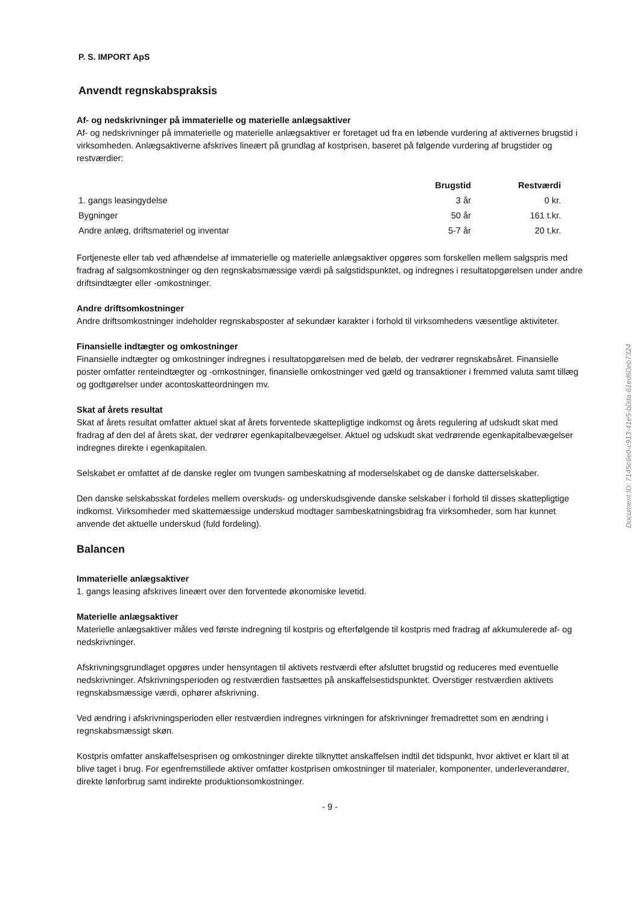P. S. IMPORT ApS
Anvendt regnskabspraksis
Af- og nedskrivninger på immaterielle og materielle anlægsaktiver
Af- og nedskrivninger på immaterielle og materielle anlægsaktiver er foretaget ud fra en løbende vurdering af aktivernes brugstid i virksomheden. Anlægsaktiverne afskrives lineært på grundlag af kostprisen, baseret på følgende vurdering af brugstider og restværdier:
| | Brugstid | Restværdi |
| --- | --- | --- |
| 1. gangs leasingydelse | 3 år | 0 kr. |
| Bygninger | 50 år | 161 t.kr. |
| Andre anlæg, driftsmateriel og inventar | 5-7 år | 20 t.kr. |
Fortjeneste eller tab ved afhændelse af immaterielle og materielle anlægsaktiver opgøres som forskellen mellem salgspris med fradrag af salgsomkostninger og den regnskabsmæssige værdi på salgstidspunktet, og indregnes i resultatopgørelsen under andre driftsindtægter eller -omkostninger.
Andre driftsomkostninger
Andre driftsomkostninger indeholder regnskabsposter af sekundær karakter i forhold til virksomhedens væsentlige aktiviteter.
Finansielle indtægter og omkostninger
Finansielle indtægter og omkostninger indregnes i resultatopgørelsen med de beløb, der vedrører regnskabsåret. Finansielle poster omfatter renteindtægter og -omkostninger, finansielle omkostninger ved gæld og transaktioner i fremmed valuta samt tillæg og godtgørelser under acontoskatteordningen mv.
Skat af årets resultat
Skat af årets resultat omfatter aktuel skat af årets forventede skattepligtige indkomst og årets regulering af udskudt skat med fradrag af den del af årets skat, der vedrører egenkapitalbevægelser. Aktuel og udskudt skat vedrørende egenkapitalbevægelser indregnes direkte i egenkapitalen.
Selskabet er omfattet af de danske regler om tvungen sambeskatning af moderselskabet og de danske datterselskaber.
Den danske selskabsskat fordeles mellem overskuds- og underskudsgivende danske selskaber i forhold til disses skattepligtige indkomst. Virksomheder med skattemæssige underskud modtager sambeskatningsbidrag fra virksomheder, som har kunnet anvende det aktuelle underskud (fuld fordeling).
Balancen
Immaterielle anlægsaktiver
1. gangs leasing afskrives lineært over den forventede økonomiske levetid.
Materielle anlægsaktiver
Materielle anlægsaktiver måles ved første indregning til kostpris og efterfølgende til kostpris med fradrag af akkumulerede af- og nedskrivninger.
Afskrivningsgrundlaget opgøres under hensyntagen til aktivets restværdi efter afsluttet brugstid og reduceres med eventuelle nedskrivninger. Afskrivningsperioden og restværdien fastsættes på anskaffelsestidspunktet. Overstiger restværdien aktivets regnskabsmæssige værdi, ophører afskrivning.
Ved ændring i afskrivningsperioden eller restværdien indregnes virkningen for afskrivninger fremadrettet som en ændring i regnskabsmæssigt skøn.
Kostpris omfatter anskaffelsesprisen og omkostninger direkte tilknyttet anskaffelsen indtil det tidspunkt, hvor aktivet er klart til at blive taget i brug. For egenfremstillede aktiver omfatter kostprisen omkostninger til materialer, komponenter, underleverandører, direkte lønforbrug samt indirekte produktionsomkostninger.
- 9 -
Document ID: 7145c6e0-c913-41e5-b0da-61ed60eb7324